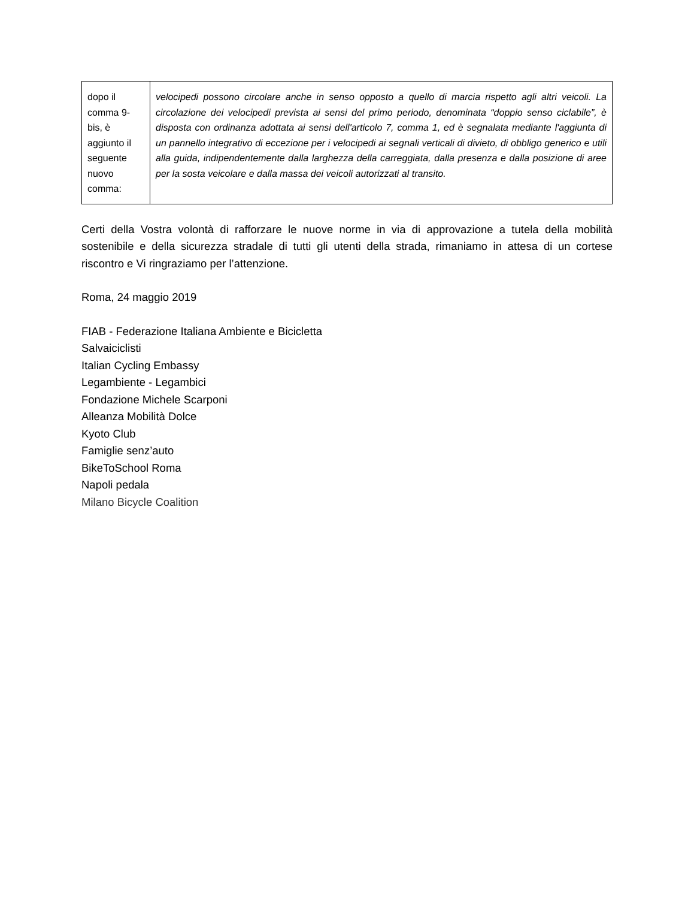| dopo il comma 9-bis, è aggiunto il seguente nuovo comma: | velocipedi possono circolare anche in senso opposto a quello di marcia rispetto agli altri veicoli. La circolazione dei velocipedi prevista ai sensi del primo periodo, denominata “doppio senso ciclabile”, è disposta con ordinanza adottata ai sensi dell'articolo 7, comma 1, ed è segnalata mediante l'aggiunta di un pannello integrativo di eccezione per i velocipedi ai segnali verticali di divieto, di obbligo generico e utili alla guida, indipendentemente dalla larghezza della carreggiata, dalla presenza e dalla posizione di aree per la sosta veicolare e dalla massa dei veicoli autorizzati al transito. |
Certi della Vostra volontà di rafforzare le nuove norme in via di approvazione a tutela della mobilità sostenibile e della sicurezza stradale di tutti gli utenti della strada, rimaniamo in attesa di un cortese riscontro e Vi ringraziamo per l’attenzione.
Roma, 24 maggio 2019
FIAB - Federazione Italiana Ambiente e Bicicletta
Salvaiciclisti
Italian Cycling Embassy
Legambiente - Legambici
Fondazione Michele Scarponi
Alleanza Mobilità Dolce
Kyoto Club
Famiglie senz’auto
BikeToSchool Roma
Napoli pedala
Milano Bicycle Coalition